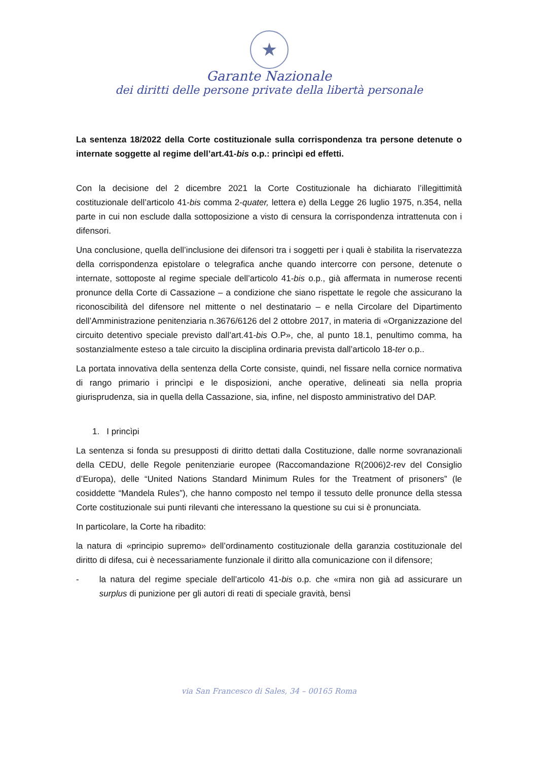★
Garante Nazionale
dei diritti delle persone private della libertà personale
La sentenza 18/2022 della Corte costituzionale sulla corrispondenza tra persone detenute o internate soggette al regime dell’art.41-bis o.p.: princìpi ed effetti.
Con la decisione del 2 dicembre 2021 la Corte Costituzionale ha dichiarato l’illegittimità costituzionale dell’articolo 41-bis comma 2-quater, lettera e) della Legge 26 luglio 1975, n.354, nella parte in cui non esclude dalla sottoposizione a visto di censura la corrispondenza intrattenuta con i difensori.
Una conclusione, quella dell’inclusione dei difensori tra i soggetti per i quali è stabilita la riservatezza della corrispondenza epistolare o telegrafica anche quando intercorre con persone, detenute o internate, sottoposte al regime speciale dell’articolo 41-bis o.p., già affermata in numerose recenti pronunce della Corte di Cassazione – a condizione che siano rispettate le regole che assicurano la riconoscibilità del difensore nel mittente o nel destinatario – e nella Circolare del Dipartimento dell’Amministrazione penitenziaria n.3676/6126 del 2 ottobre 2017, in materia di «Organizzazione del circuito detentivo speciale previsto dall’art.41-bis O.P», che, al punto 18.1, penultimo comma, ha sostanzialmente esteso a tale circuito la disciplina ordinaria prevista dall’articolo 18-ter o.p..
La portata innovativa della sentenza della Corte consiste, quindi, nel fissare nella cornice normativa di rango primario i princìpi e le disposizioni, anche operative, delineati sia nella propria giurisprudenza, sia in quella della Cassazione, sia, infine, nel disposto amministrativo del DAP.
1. I princìpi
La sentenza si fonda su presupposti di diritto dettati dalla Costituzione, dalle norme sovranazionali della CEDU, delle Regole penitenziarie europee (Raccomandazione R(2006)2-rev del Consiglio d’Europa), delle “United Nations Standard Minimum Rules for the Treatment of prisoners” (le cosiddette “Mandela Rules”), che hanno composto nel tempo il tessuto delle pronunce della stessa Corte costituzionale sui punti rilevanti che interessano la questione su cui si è pronunciata.
In particolare, la Corte ha ribadito:
la natura di «principio supremo» dell’ordinamento costituzionale della garanzia costituzionale del diritto di difesa, cui è necessariamente funzionale il diritto alla comunicazione con il difensore;
- la natura del regime speciale dell’articolo 41-bis o.p. che «mira non già ad assicurare un surplus di punizione per gli autori di reati di speciale gravità, bensì
via San Francesco di Sales, 34 – 00165 Roma